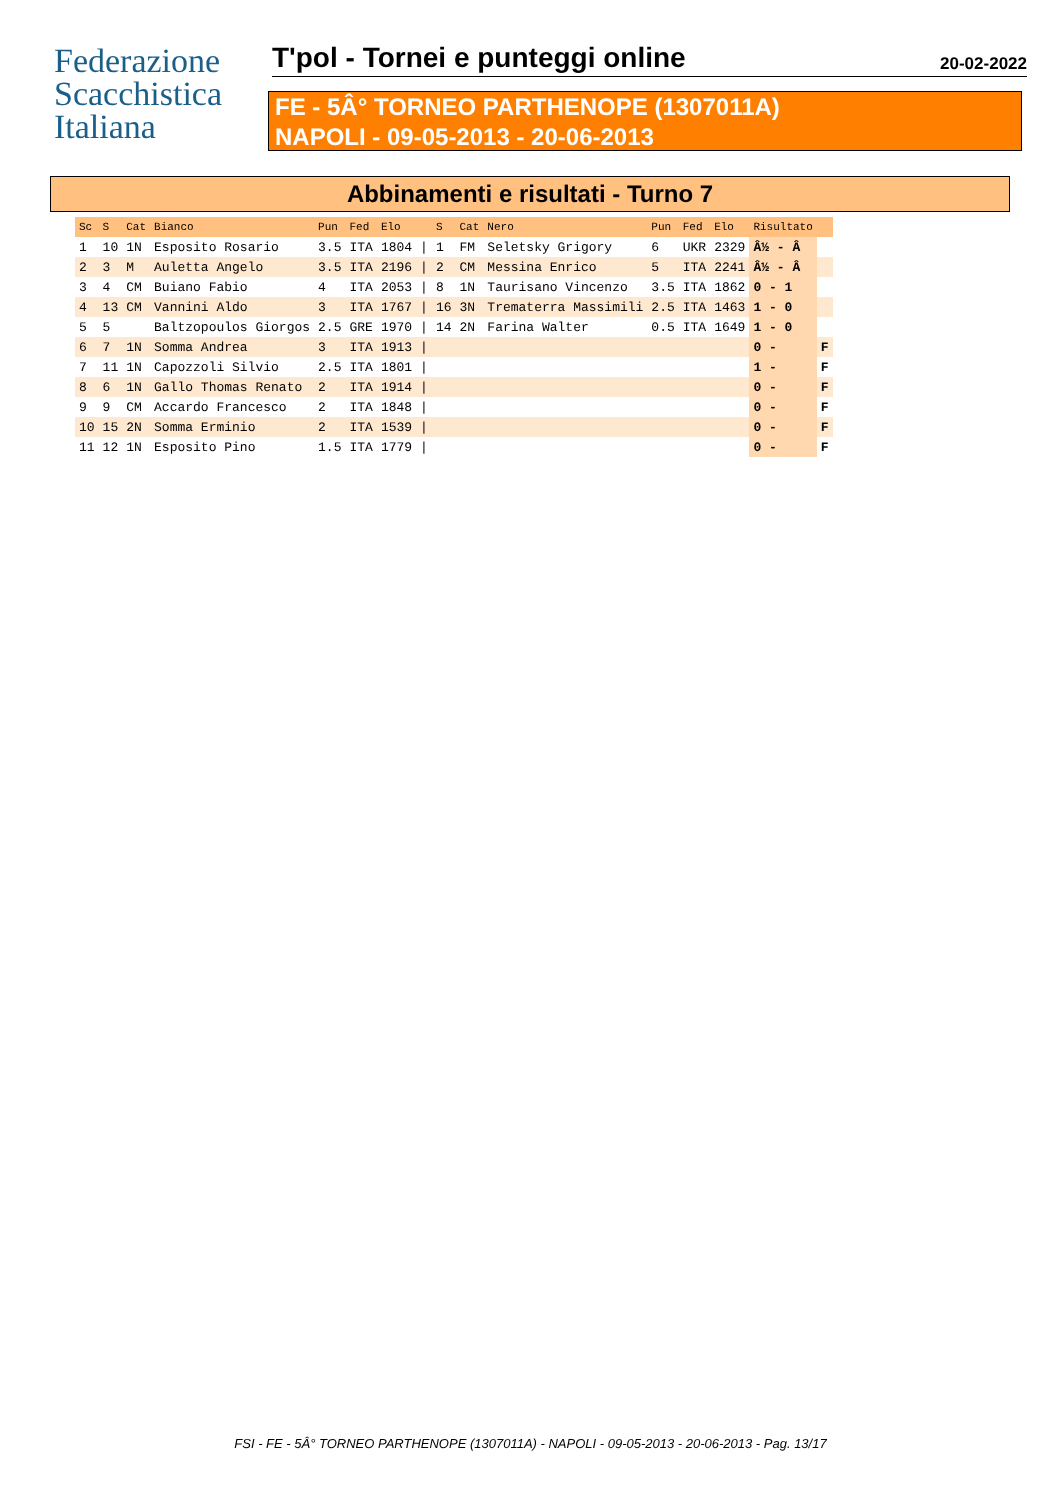Federazione
Scacchistica
Italiana
T'pol - Tornei e punteggi online
20-02-2022
FE - 5Â° TORNEO PARTHENOPE (1307011A)
NAPOLI - 09-05-2013 - 20-06-2013
Abbinamenti e risultati - Turno 7
| Sc | S | Cat | Bianco | Pun | Fed | Elo | | S | Cat | Nero | Pun | Fed | Elo | Risultato | |
| --- | --- | --- | --- | --- | --- | --- | --- | --- | --- | --- | --- | --- | --- | --- | --- |
| 1 | 10 | 1N | Esposito Rosario | 3.5 | ITA | 1804 | / | 1 | FM | Seletsky Grigory | 6 | UKR | 2329 | Â½ - Â | |
| 2 | 3 | M | Auletta Angelo | 3.5 | ITA | 2196 | / | 2 | CM | Messina Enrico | 5 | ITA | 2241 | Â½ - Â | |
| 3 | 4 | CM | Buiano Fabio | 4 | ITA | 2053 | / | 8 | 1N | Taurisano Vincenzo | 3.5 | ITA | 1862 | 0 - 1 | |
| 4 | 13 | CM | Vannini Aldo | 3 | ITA | 1767 | / | 16 | 3N | Trematerra Massimili | 2.5 | ITA | 1463 | 1 - 0 | |
| 5 | 5 | | Baltzopoulos Giorgos | 2.5 | GRE | 1970 | / | 14 | 2N | Farina Walter | 0.5 | ITA | 1649 | 1 - 0 | |
| 6 | 7 | 1N | Somma Andrea | 3 | ITA | 1913 | / | | | | | | | 0 - | F |
| 7 | 11 | 1N | Capozzoli Silvio | 2.5 | ITA | 1801 | / | | | | | | | 1 - | F |
| 8 | 6 | 1N | Gallo Thomas Renato | 2 | ITA | 1914 | / | | | | | | | 0 - | F |
| 9 | 9 | CM | Accardo Francesco | 2 | ITA | 1848 | / | | | | | | | 0 - | F |
| 10 | 15 | 2N | Somma Erminio | 2 | ITA | 1539 | / | | | | | | | 0 - | F |
| 11 | 12 | 1N | Esposito Pino | 1.5 | ITA | 1779 | / | | | | | | | 0 - | F |
FSI - FE - 5Â° TORNEO PARTHENOPE (1307011A) - NAPOLI - 09-05-2013 - 20-06-2013 - Pag. 13/17